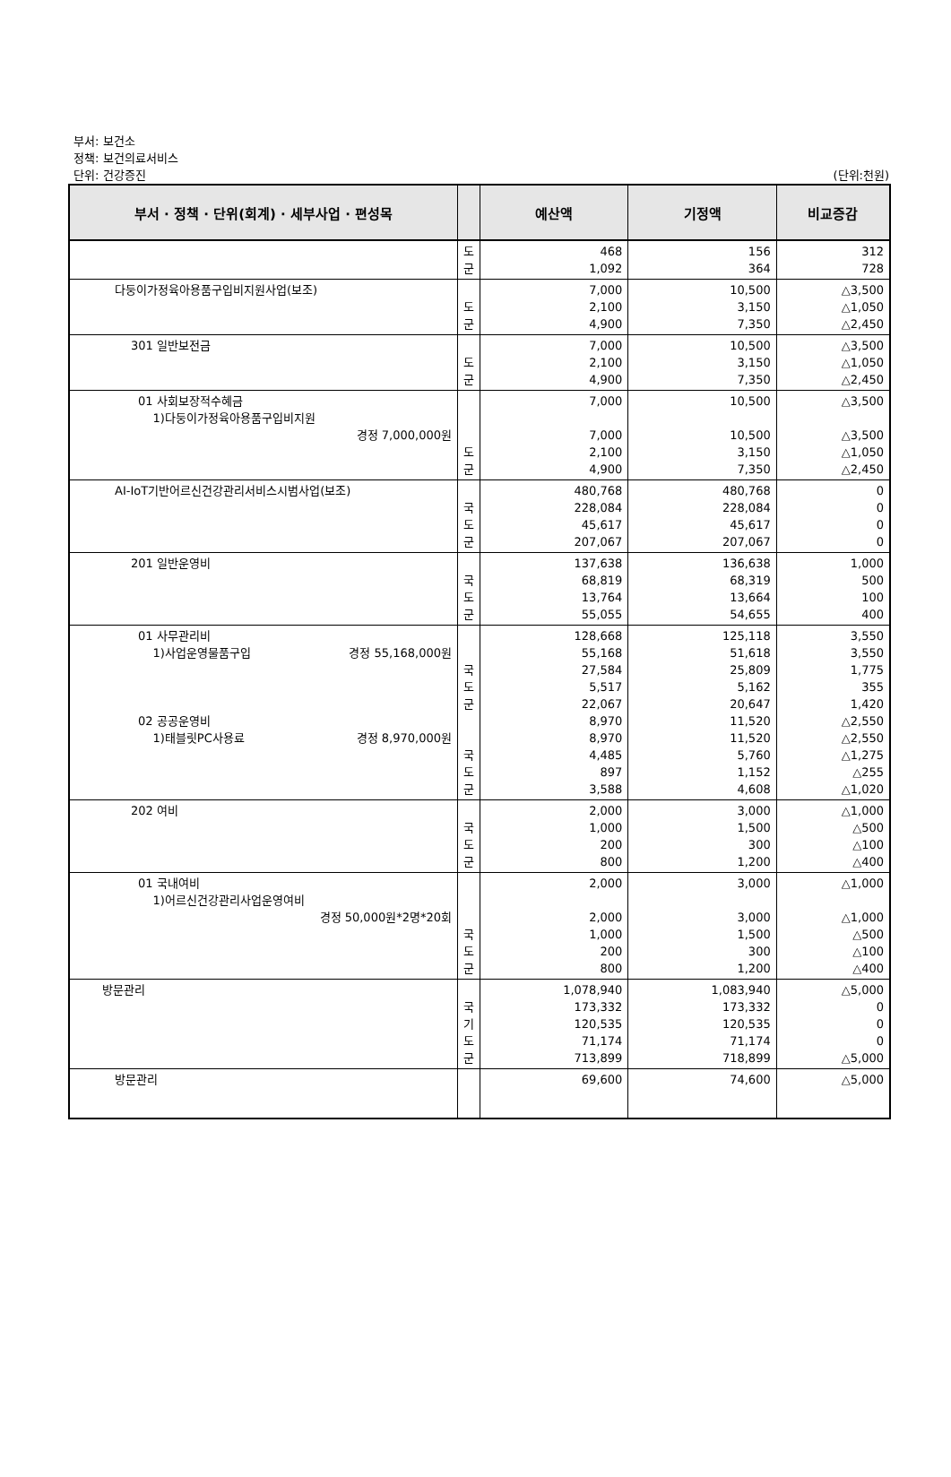부서: 보건소
정책: 보건의료서비스
단위: 건강증진
(단위:천원)
| 부서 · 정책 · 단위(회계) · 세부사업 · 편성목 | | 예산액 | 기정액 | 비교증감 |
| --- | --- | --- | --- | --- |
| | 도 군 | 468 1,092 | 156 364 | 312 728 |
| 다둥이가정육아용품구입비지원사업(보조) | 도 군 | 7,000 2,100 4,900 | 10,500 3,150 7,350 | △3,500 △1,050 △2,450 |
| 301 일반보전금 | 도 군 | 7,000 2,100 4,900 | 10,500 3,150 7,350 | △3,500 △1,050 △2,450 |
| 01 사회보장적수혜금 1)다둥이가정육아용품구입비지원 경정 7,000,000원 | 도 군 | 7,000 7,000 2,100 4,900 | 10,500 10,500 3,150 7,350 | △3,500 △3,500 △1,050 △2,450 |
| AI-IoT기반어르신건강관리서비스시범사업(보조) | 국 도 군 | 480,768 228,084 45,617 207,067 | 480,768 228,084 45,617 207,067 | 0 0 0 0 |
| 201 일반운영비 | 국 도 군 | 137,638 68,819 13,764 55,055 | 136,638 68,319 13,664 54,655 | 1,000 500 100 400 |
| 01 사무관리비 1)사업운영물품구입 경정 55,168,000원 02 공공운영비 1)태블릿PC사용료 경정 8,970,000원 | 국 도 군 국 도 군 | 128,668 55,168 27,584 5,517 22,067 8,970 8,970 4,485 897 3,588 | 125,118 51,618 25,809 5,162 20,647 11,520 11,520 5,760 1,152 4,608 | 3,550 3,550 1,775 355 1,420 △2,550 △2,550 △1,275 △255 △1,020 |
| 202 여비 | 국 도 군 | 2,000 1,000 200 800 | 3,000 1,500 300 1,200 | △1,000 △500 △100 △400 |
| 01 국내여비 1)어르신건강관리사업운영여비 경정 50,000원*2명*20회 | 국 도 군 | 2,000 2,000 1,000 200 800 | 3,000 3,000 1,500 300 1,200 | △1,000 △1,000 △500 △100 △400 |
| 방문관리 | 국 기 도 군 | 1,078,940 173,332 120,535 71,174 713,899 | 1,083,940 173,332 120,535 71,174 718,899 | △5,000 0 0 0 △5,000 |
| 방문관리 | | 69,600 | 74,600 | △5,000 |